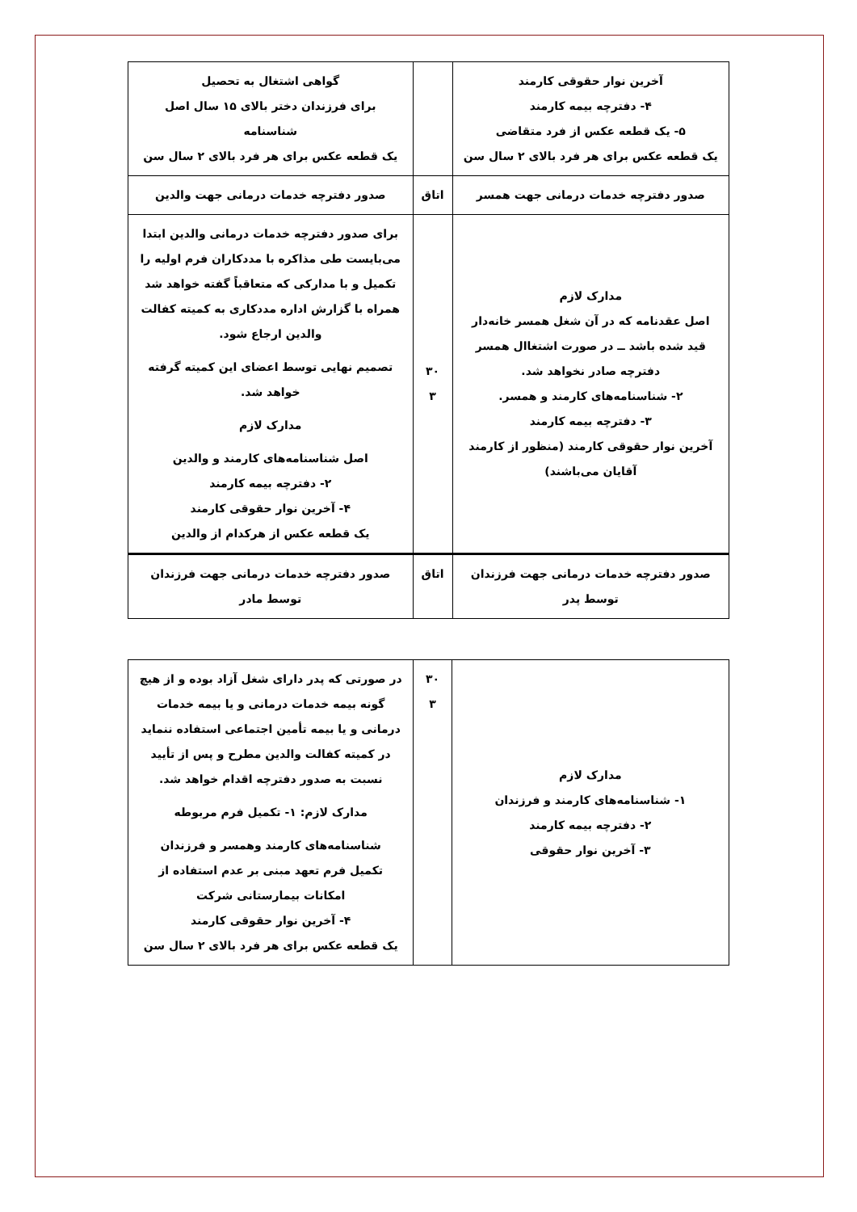| آخرین نوار حقوقی کارمند ۴- دفترچه بیمه کارمند ۵- یک قطعه عکس از فرد متقاضی یک قطعه عکس برای هر فرد بالای ۲ سال سن | | گواهی اشتغال به تحصیل برای فرزندان دختر بالای ۱۵ سال اصل شناسنامه یک قطعه عکس برای هر فرد بالای ۲ سال سن |
| صدور دفترچه خدمات درمانی جهت همسر | اتاق | صدور دفترچه خدمات درمانی جهت والدین |
| مدارک لازم اصل عقدنامه که در آن شغل همسر خانه‌دار قید شده باشد ــ در صورت اشتغاال همسر دفترچه صادر نخواهد شد. ۲- شناسنامه‌های کارمند و همسر. ۳- دفترچه بیمه کارمند آخرین نوار حقوقی کارمند (منظور از کارمند آقایان می‌باشند) | ۳۰ ۳ | برای صدور دفترچه خدمات درمانی والدین ابتدا می‌بایست طی مذاکره با مددکاران فرم اولیه را تکمیل و با مدارکی که متعاقباً گفته خواهد شد همراه با گزارش اداره مددکاری به کمیته کفالت والدین ارجاع شود. تصمیم نهایی توسط اعضای این کمیته گرفته خواهد شد. مدارک لازم اصل شناسنامه‌های کارمند و والدین ۲- دفترچه بیمه کارمند ۴- آخرین نوار حقوقی کارمند یک قطعه عکس از هرکدام از والدین |
| صدور دفترچه خدمات درمانی جهت فرزندان توسط پدر | اتاق | صدور دفترچه خدمات درمانی جهت فرزندان توسط مادر |
| مدارک لازم ۱- شناسنامه‌های کارمند و فرزندان ۲- دفترچه بیمه کارمند ۳- آخرین نوار حقوقی | ۳۰ ۳ | در صورتی که پدر دارای شغل آزاد بوده و از هیچ گونه بیمه خدمات درمانی و یا بیمه خدمات درمانی و یا بیمه تأمین اجتماعی استفاده ننماید در کمیته کفالت والدین مطرح و پس از تأیید نسبت به صدور دفترچه اقدام خواهد شد. مدارک لازم: ۱- تکمیل فرم مربوطه شناسنامه‌های کارمند وهمسر و فرزندان تکمیل فرم تعهد مبنی بر عدم استفاده از امکانات بیمارستانی شرکت ۴- آخرین نوار حقوقی کارمند یک قطعه عکس برای هر فرد بالای ۲ سال سن |